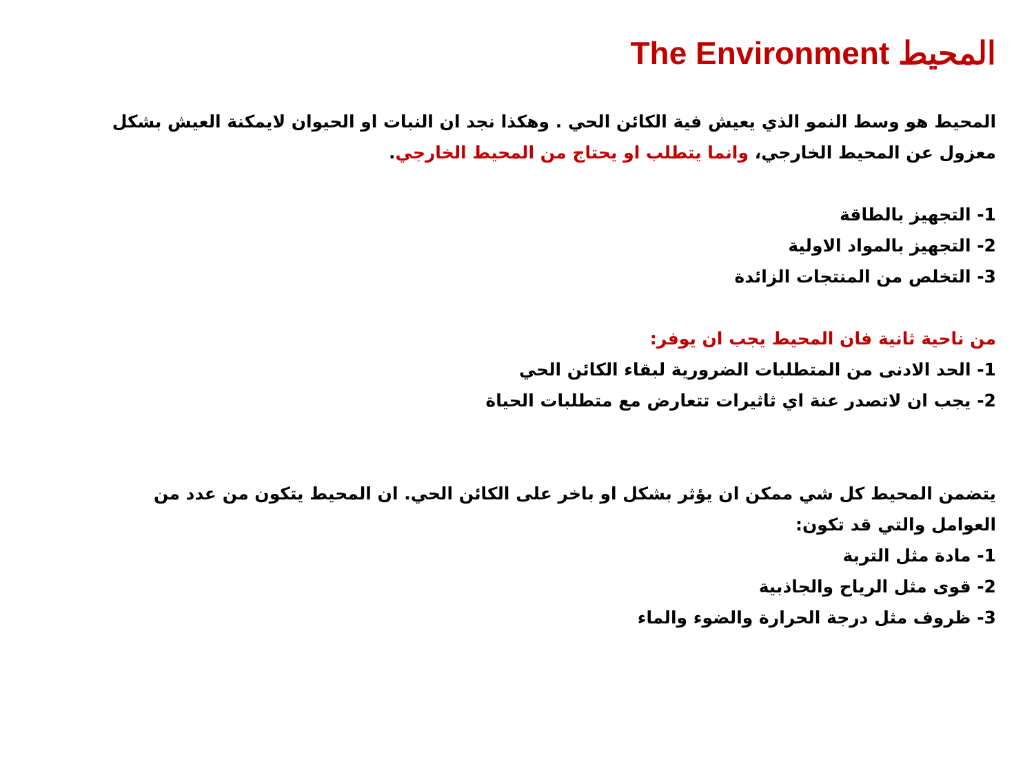المحيط The Environment
المحيط هو وسط النمو الذي يعيش فية الكائن الحي . وهكذا نجد ان النبات او الحيوان لايمكنة العيش بشكل معزول عن المحيط الخارجي، وانما يتطلب او يحتاج من المحيط الخارجي.
1- التجهيز بالطاقة
2- التجهيز بالمواد الاولية
3- التخلص من المنتجات الزائدة
من ناحية ثانية فان المحيط يجب ان يوفر:
1- الحد الادنى من المتطلبات الضرورية لبقاء الكائن الحي
2- يجب ان لاتصدر عنة اي ثاثيرات تتعارض مع متطلبات الحياة
يتضمن المحيط كل شي ممكن ان يؤثر بشكل او باخر على الكائن الحي. ان المحيط يتكون من عدد من العوامل والتي قد تكون:
1- مادة مثل التربة
2- قوى مثل الرياح والجاذبية
3- ظروف مثل درجة الحرارة والضوء والماء